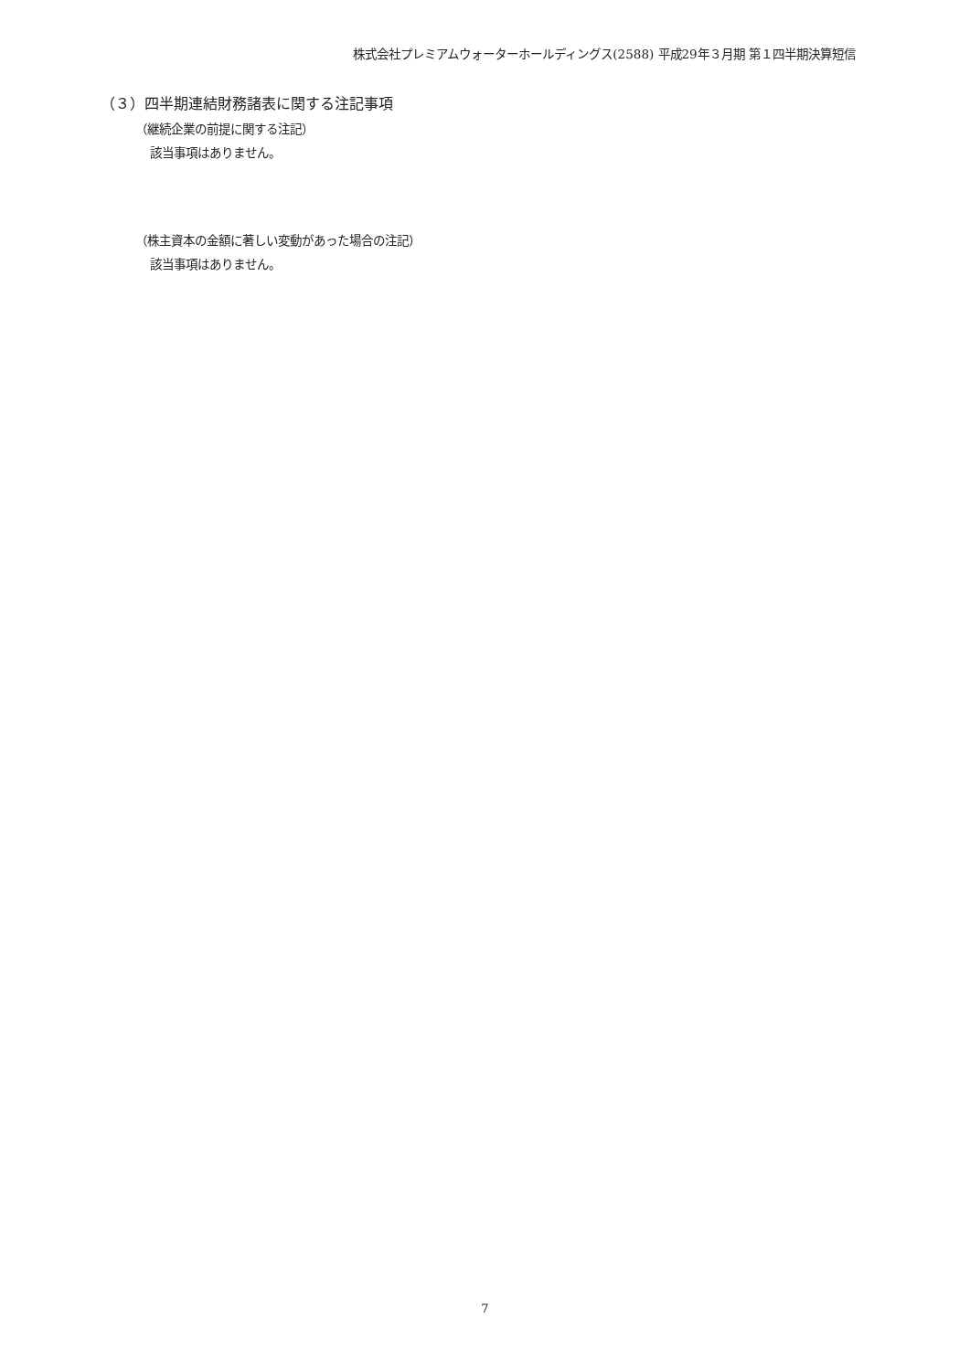株式会社プレミアムウォーターホールディングス(2588) 平成29年３月期 第１四半期決算短信
（３）四半期連結財務諸表に関する注記事項
（継続企業の前提に関する注記）
該当事項はありません。
（株主資本の金額に著しい変動があった場合の注記）
該当事項はありません。
7